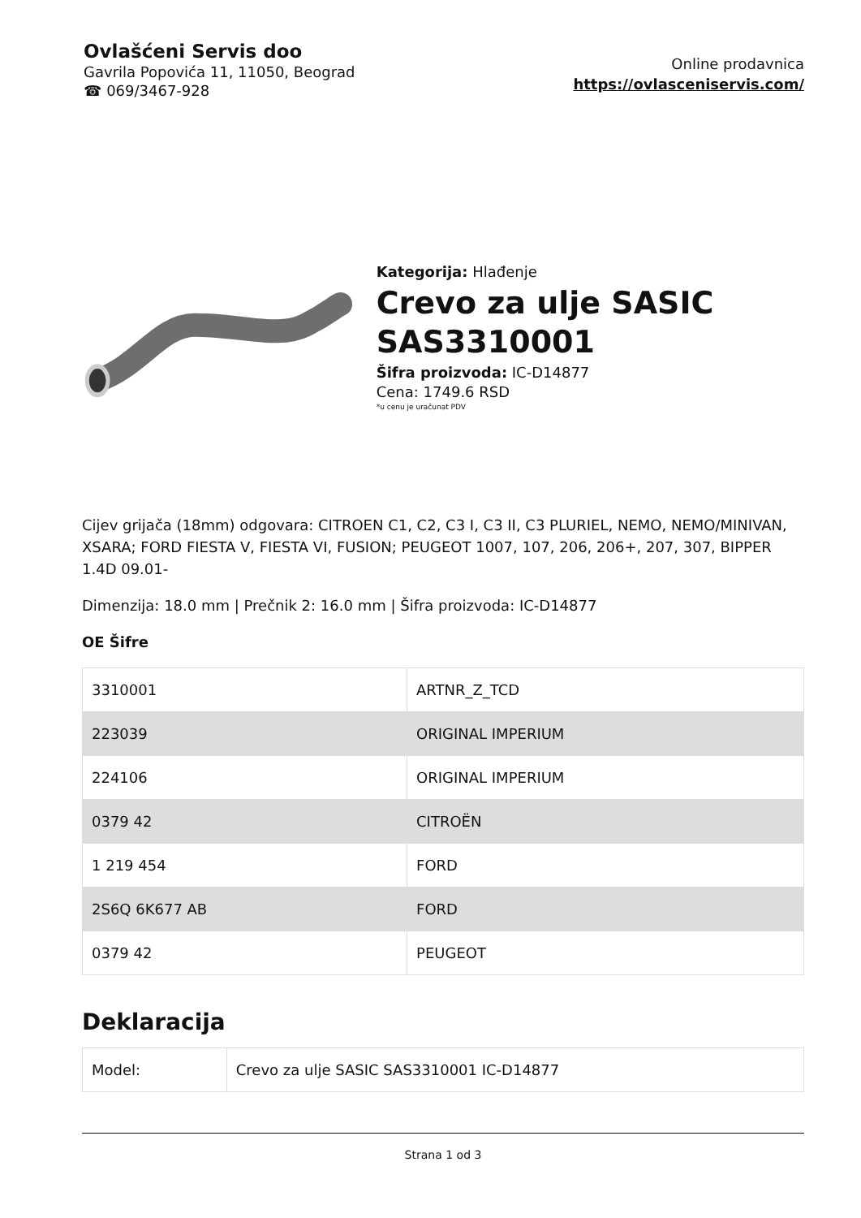Ovlašćeni Servis doo
Gavrila Popovića 11, 11050, Beograd
☎ 069/3467-928
Online prodavnica
https://ovlasceniservis.com/
Kategorija: Hlađenje
Crevo za ulje SASIC SAS3310001
Šifra proizvoda: IC-D14877
Cena: 1749.6 RSD
*u cenu je uračunat PDV
Cijev grijača (18mm) odgovara: CITROEN C1, C2, C3 I, C3 II, C3 PLURIEL, NEMO, NEMO/MINIVAN, XSARA; FORD FIESTA V, FIESTA VI, FUSION; PEUGEOT 1007, 107, 206, 206+, 207, 307, BIPPER 1.4D 09.01-
Dimenzija: 18.0 mm | Prečnik 2: 16.0 mm | Šifra proizvoda: IC-D14877
OE Šifre
| 3310001 | ARTNR_Z_TCD |
| 223039 | ORIGINAL IMPERIUM |
| 224106 | ORIGINAL IMPERIUM |
| 0379 42 | CITROËN |
| 1 219 454 | FORD |
| 2S6Q 6K677 AB | FORD |
| 0379 42 | PEUGEOT |
Deklaracija
| Model: | Crevo za ulje SASIC SAS3310001 IC-D14877 |
Strana 1 od 3